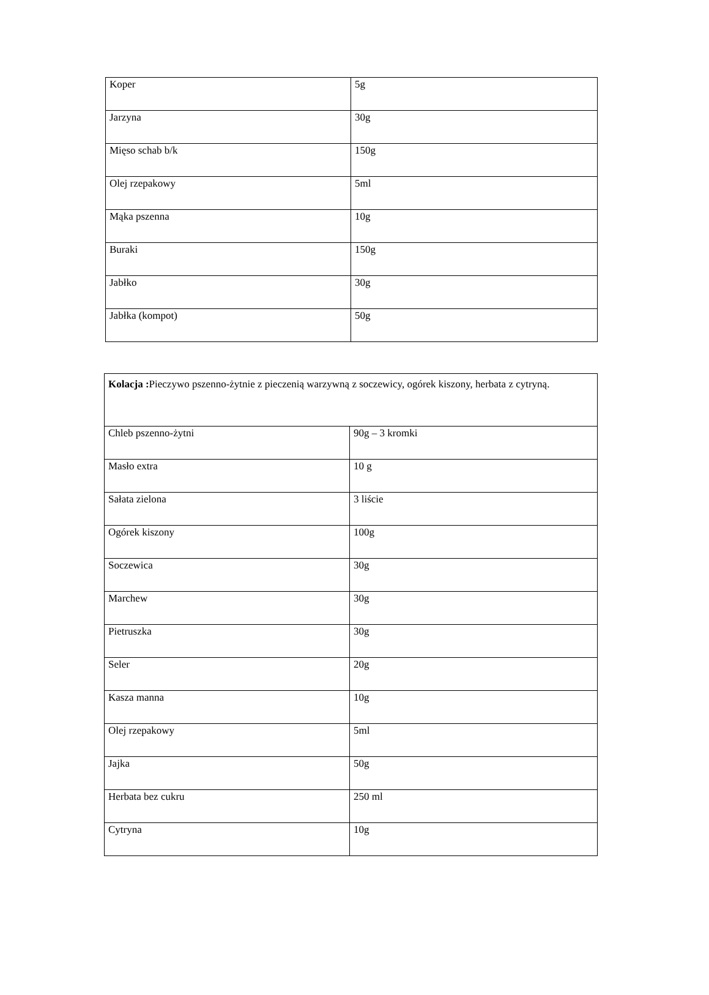| Koper | 5g |
| Jarzyna | 30g |
| Mięso schab b/k | 150g |
| Olej rzepakowy | 5ml |
| Mąka pszenna | 10g |
| Buraki | 150g |
| Jabłko | 30g |
| Jabłka (kompot) | 50g |
| Kolacja : Pieczywo pszenno-żytnie z pieczenią warzywną z soczewicy, ogórek kiszony, herbata z cytryną. | |
| Chleb pszenno-żytni | 90g – 3 kromki |
| Masło extra | 10 g |
| Sałata zielona | 3 liście |
| Ogórek kiszony | 100g |
| Soczewica | 30g |
| Marchew | 30g |
| Pietruszka | 30g |
| Seler | 20g |
| Kasza manna | 10g |
| Olej rzepakowy | 5ml |
| Jajka | 50g |
| Herbata bez cukru | 250 ml |
| Cytryna | 10g |